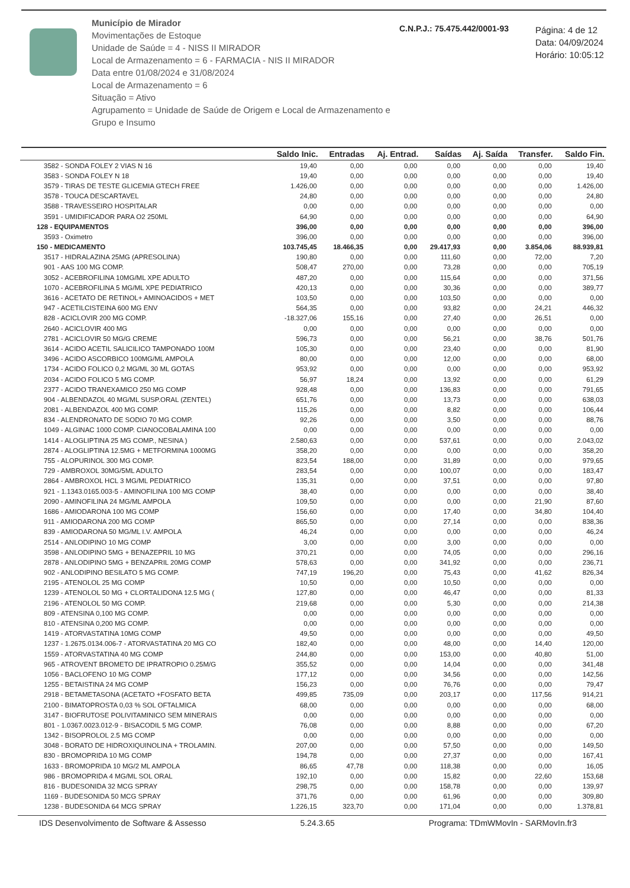Município de Mirador
Movimentações de Estoque
Unidade de Saúde = 4 - NISS II MIRADOR
Local de Armazenamento = 6 - FARMACIA - NIS II MIRADOR
Data entre 01/08/2024 e 31/08/2024
Local de Armazenamento = 6
Situação = Ativo
Agrupamento = Unidade de Saúde de Origem e Local de Armazenamento e Grupo e Insumo
C.N.P.J.: 75.475.442/0001-93
Página: 4 de 12
Data: 04/09/2024
Horário: 10:05:12
| | Saldo Inic. | Entradas | Aj. Entrad. | Saídas | Aj. Saída | Transfer. | Saldo Fin. |
| --- | --- | --- | --- | --- | --- | --- | --- |
| 3582 - SONDA FOLEY 2 VIAS N 16 | 19,40 | 0,00 | 0,00 | 0,00 | 0,00 | 0,00 | 19,40 |
| 3583 - SONDA FOLEY N 18 | 19,40 | 0,00 | 0,00 | 0,00 | 0,00 | 0,00 | 19,40 |
| 3579 - TIRAS DE TESTE GLICEMIA GTECH FREE | 1.426,00 | 0,00 | 0,00 | 0,00 | 0,00 | 0,00 | 1.426,00 |
| 3578 - TOUCA DESCARTAVEL | 24,80 | 0,00 | 0,00 | 0,00 | 0,00 | 0,00 | 24,80 |
| 3588 - TRAVESSEIRO HOSPITALAR | 0,00 | 0,00 | 0,00 | 0,00 | 0,00 | 0,00 | 0,00 |
| 3591 - UMIDIFICADOR PARA O2 250ML | 64,90 | 0,00 | 0,00 | 0,00 | 0,00 | 0,00 | 64,90 |
| 128 - EQUIPAMENTOS | 396,00 | 0,00 | 0,00 | 0,00 | 0,00 | 0,00 | 396,00 |
| 3593 - Oximetro | 396,00 | 0,00 | 0,00 | 0,00 | 0,00 | 0,00 | 396,00 |
| 150 - MEDICAMENTO | 103.745,45 | 18.466,35 | 0,00 | 29.417,93 | 0,00 | 3.854,06 | 88.939,81 |
| 3517 - HIDRALAZINA 25MG (APRESOLINA) | 190,80 | 0,00 | 0,00 | 111,60 | 0,00 | 72,00 | 7,20 |
| 901 - AAS 100 MG COMP. | 508,47 | 270,00 | 0,00 | 73,28 | 0,00 | 0,00 | 705,19 |
| 3052 - ACEBROFILINA 10MG/ML XPE ADULTO | 487,20 | 0,00 | 0,00 | 115,64 | 0,00 | 0,00 | 371,56 |
| 1070 - ACEBROFILINA 5 MG/ML XPE PEDIATRICO | 420,13 | 0,00 | 0,00 | 30,36 | 0,00 | 0,00 | 389,77 |
| 3616 - ACETATO DE RETINOL+ AMINOACIDOS + MET | 103,50 | 0,00 | 0,00 | 103,50 | 0,00 | 0,00 | 0,00 |
| 947 - ACETILCISTEINA 600 MG ENV | 564,35 | 0,00 | 0,00 | 93,82 | 0,00 | 24,21 | 446,32 |
| 828 - ACICLOVIR 200 MG COMP. | -18.327,06 | 155,16 | 0,00 | 27,40 | 0,00 | 26,51 | 0,00 |
| 2640 - ACICLOVIR 400 MG | 0,00 | 0,00 | 0,00 | 0,00 | 0,00 | 0,00 | 0,00 |
| 2781 - ACICLOVIR 50 MG/G CREME | 596,73 | 0,00 | 0,00 | 56,21 | 0,00 | 38,76 | 501,76 |
| 3614 - ACIDO ACETIL SALICILICO TAMPONADO 100M | 105,30 | 0,00 | 0,00 | 23,40 | 0,00 | 0,00 | 81,90 |
| 3496 - ACIDO ASCORBICO 100MG/ML AMPOLA | 80,00 | 0,00 | 0,00 | 12,00 | 0,00 | 0,00 | 68,00 |
| 1734 - ACIDO FOLICO 0,2 MG/ML 30 ML GOTAS | 953,92 | 0,00 | 0,00 | 0,00 | 0,00 | 0,00 | 953,92 |
| 2034 - ACIDO FOLICO 5 MG COMP. | 56,97 | 18,24 | 0,00 | 13,92 | 0,00 | 0,00 | 61,29 |
| 2377 - ACIDO TRANEXAMICO 250 MG COMP | 928,48 | 0,00 | 0,00 | 136,83 | 0,00 | 0,00 | 791,65 |
| 904 - ALBENDAZOL 40 MG/ML SUSP.ORAL (ZENTEL) | 651,76 | 0,00 | 0,00 | 13,73 | 0,00 | 0,00 | 638,03 |
| 2081 - ALBENDAZOL 400 MG COMP. | 115,26 | 0,00 | 0,00 | 8,82 | 0,00 | 0,00 | 106,44 |
| 834 - ALENDRONATO DE SODIO 70 MG COMP. | 92,26 | 0,00 | 0,00 | 3,50 | 0,00 | 0,00 | 88,76 |
| 1049 - ALGINAC 1000 COMP. CIANOCOBALAMINA 100 | 0,00 | 0,00 | 0,00 | 0,00 | 0,00 | 0,00 | 0,00 |
| 1414 - ALOGLIPTINA 25 MG COMP., NESINA ) | 2.580,63 | 0,00 | 0,00 | 537,61 | 0,00 | 0,00 | 2.043,02 |
| 2874 - ALOGLIPTINA 12.5MG + METFORMINA 1000MG | 358,20 | 0,00 | 0,00 | 0,00 | 0,00 | 0,00 | 358,20 |
| 755 - ALOPURINOL 300 MG COMP. | 823,54 | 188,00 | 0,00 | 31,89 | 0,00 | 0,00 | 979,65 |
| 729 - AMBROXOL 30MG/5ML ADULTO | 283,54 | 0,00 | 0,00 | 100,07 | 0,00 | 0,00 | 183,47 |
| 2864 - AMBROXOL HCL 3 MG/ML PEDIATRICO | 135,31 | 0,00 | 0,00 | 37,51 | 0,00 | 0,00 | 97,80 |
| 921 - 1.1343.0165.003-5 - AMINOFILINA 100 MG COMP | 38,40 | 0,00 | 0,00 | 0,00 | 0,00 | 0,00 | 38,40 |
| 2090 - AMINOFILINA 24 MG/ML AMPOLA | 109,50 | 0,00 | 0,00 | 0,00 | 0,00 | 21,90 | 87,60 |
| 1686 - AMIODARONA 100 MG COMP | 156,60 | 0,00 | 0,00 | 17,40 | 0,00 | 34,80 | 104,40 |
| 911 - AMIODARONA 200 MG COMP | 865,50 | 0,00 | 0,00 | 27,14 | 0,00 | 0,00 | 838,36 |
| 839 - AMIODARONA 50 MG/ML I.V. AMPOLA | 46,24 | 0,00 | 0,00 | 0,00 | 0,00 | 0,00 | 46,24 |
| 2514 - ANLODIPINO 10 MG COMP | 3,00 | 0,00 | 0,00 | 3,00 | 0,00 | 0,00 | 0,00 |
| 3598 - ANLODIPINO 5MG + BENAZEPRIL 10 MG | 370,21 | 0,00 | 0,00 | 74,05 | 0,00 | 0,00 | 296,16 |
| 2878 - ANLODIPINO 5MG + BENZAPRIL 20MG COMP | 578,63 | 0,00 | 0,00 | 341,92 | 0,00 | 0,00 | 236,71 |
| 902 - ANLODIPINO BESILATO 5 MG COMP. | 747,19 | 196,20 | 0,00 | 75,43 | 0,00 | 41,62 | 826,34 |
| 2195 - ATENOLOL 25 MG COMP | 10,50 | 0,00 | 0,00 | 10,50 | 0,00 | 0,00 | 0,00 |
| 1239 - ATENOLOL 50 MG + CLORTALIDONA 12.5 MG ( | 127,80 | 0,00 | 0,00 | 46,47 | 0,00 | 0,00 | 81,33 |
| 2196 - ATENOLOL 50 MG COMP. | 219,68 | 0,00 | 0,00 | 5,30 | 0,00 | 0,00 | 214,38 |
| 809 - ATENSINA 0,100 MG COMP. | 0,00 | 0,00 | 0,00 | 0,00 | 0,00 | 0,00 | 0,00 |
| 810 - ATENSINA 0,200 MG COMP. | 0,00 | 0,00 | 0,00 | 0,00 | 0,00 | 0,00 | 0,00 |
| 1419 - ATORVASTATINA 10MG COMP | 49,50 | 0,00 | 0,00 | 0,00 | 0,00 | 0,00 | 49,50 |
| 1237 - 1.2675.0134.006-7 - ATORVASTATINA 20 MG CO | 182,40 | 0,00 | 0,00 | 48,00 | 0,00 | 14,40 | 120,00 |
| 1559 - ATORVASTATINA 40 MG COMP | 244,80 | 0,00 | 0,00 | 153,00 | 0,00 | 40,80 | 51,00 |
| 965 - ATROVENT BROMETO DE IPRATROPIO 0.25M/G | 355,52 | 0,00 | 0,00 | 14,04 | 0,00 | 0,00 | 341,48 |
| 1056 - BACLOFENO 10 MG COMP | 177,12 | 0,00 | 0,00 | 34,56 | 0,00 | 0,00 | 142,56 |
| 1255 - BETAISTINA 24 MG COMP | 156,23 | 0,00 | 0,00 | 76,76 | 0,00 | 0,00 | 79,47 |
| 2918 - BETAMETASONA (ACETATO +FOSFATO BETA | 499,85 | 735,09 | 0,00 | 203,17 | 0,00 | 117,56 | 914,21 |
| 2100 - BIMATOPROSTA 0,03 % SOL OFTALMICA | 68,00 | 0,00 | 0,00 | 0,00 | 0,00 | 0,00 | 68,00 |
| 3147 - BIOFRUTOSE POLIVITAMINICO SEM MINERAIS | 0,00 | 0,00 | 0,00 | 0,00 | 0,00 | 0,00 | 0,00 |
| 801 - 1.0367.0023.012-9 - BISACODIL 5 MG COMP. | 76,08 | 0,00 | 0,00 | 8,88 | 0,00 | 0,00 | 67,20 |
| 1342 - BISOPROLOL 2.5 MG COMP | 0,00 | 0,00 | 0,00 | 0,00 | 0,00 | 0,00 | 0,00 |
| 3048 - BORATO DE HIDROXIQUINOLINA + TROLAMIN. | 207,00 | 0,00 | 0,00 | 57,50 | 0,00 | 0,00 | 149,50 |
| 830 - BROMOPRIDA 10 MG COMP | 194,78 | 0,00 | 0,00 | 27,37 | 0,00 | 0,00 | 167,41 |
| 1633 - BROMOPRIDA 10 MG/2 ML AMPOLA | 86,65 | 47,78 | 0,00 | 118,38 | 0,00 | 0,00 | 16,05 |
| 986 - BROMOPRIDA 4 MG/ML SOL ORAL | 192,10 | 0,00 | 0,00 | 15,82 | 0,00 | 22,60 | 153,68 |
| 816 - BUDESONIDA 32 MCG SPRAY | 298,75 | 0,00 | 0,00 | 158,78 | 0,00 | 0,00 | 139,97 |
| 1169 - BUDESONIDA 50 MCG SPRAY | 371,76 | 0,00 | 0,00 | 61,96 | 0,00 | 0,00 | 309,80 |
| 1238 - BUDESONIDA 64 MCG SPRAY | 1.226,15 | 323,70 | 0,00 | 171,04 | 0,00 | 0,00 | 1.378,81 |
IDS Desenvolvimento de Software & Assesso 5.24.3.65 Programa: TDmWMovIn - SARMovIn.fr3